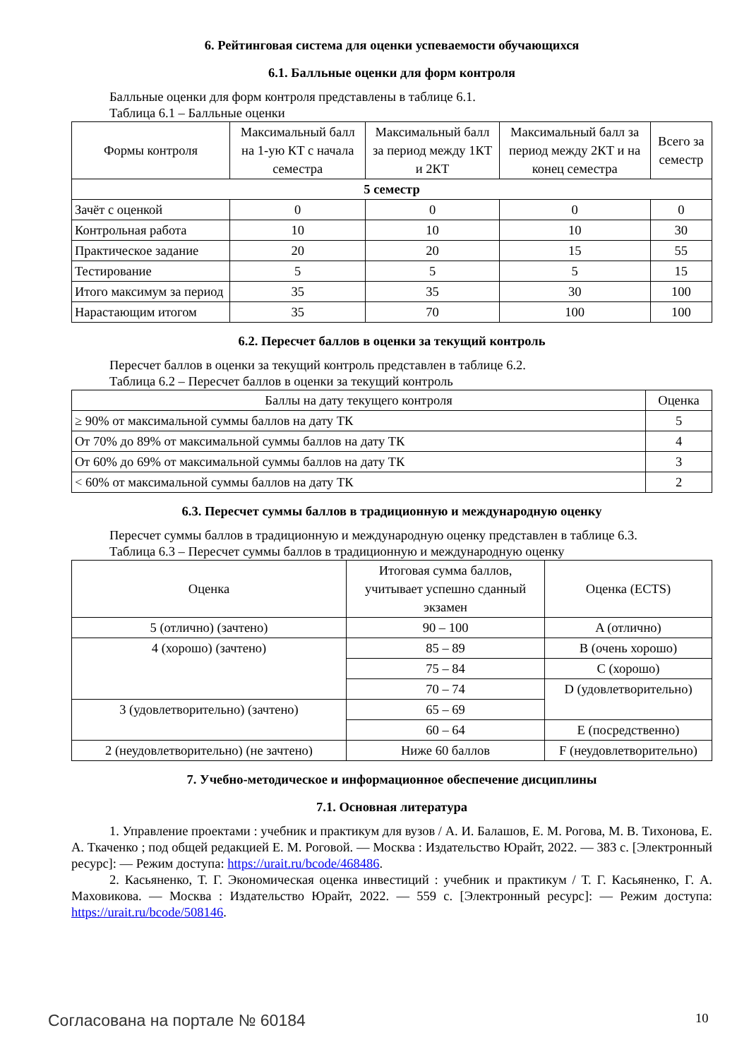6. Рейтинговая система для оценки успеваемости обучающихся
6.1. Балльные оценки для форм контроля
Балльные оценки для форм контроля представлены в таблице 6.1.
Таблица 6.1 – Балльные оценки
| Формы контроля | Максимальный балл на 1-ую КТ с начала семестра | Максимальный балл за период между 1КТ и 2КТ | Максимальный балл за период между 2КТ и на конец семестра | Всего за семестр |
| --- | --- | --- | --- | --- |
| 5 семестр | | | | |
| Зачёт с оценкой | 0 | 0 | 0 | 0 |
| Контрольная работа | 10 | 10 | 10 | 30 |
| Практическое задание | 20 | 20 | 15 | 55 |
| Тестирование | 5 | 5 | 5 | 15 |
| Итого максимум за период | 35 | 35 | 30 | 100 |
| Нарастающим итогом | 35 | 70 | 100 | 100 |
6.2. Пересчет баллов в оценки за текущий контроль
Пересчет баллов в оценки за текущий контроль представлен в таблице 6.2.
Таблица 6.2 – Пересчет баллов в оценки за текущий контроль
| Баллы на дату текущего контроля | Оценка |
| --- | --- |
| ≥ 90% от максимальной суммы баллов на дату ТК | 5 |
| От 70% до 89% от максимальной суммы баллов на дату ТК | 4 |
| От 60% до 69% от максимальной суммы баллов на дату ТК | 3 |
| < 60% от максимальной суммы баллов на дату ТК | 2 |
6.3. Пересчет суммы баллов в традиционную и международную оценку
Пересчет суммы баллов в традиционную и международную оценку представлен в таблице 6.3.
Таблица 6.3 – Пересчет суммы баллов в традиционную и международную оценку
| Оценка | Итоговая сумма баллов, учитывает успешно сданный экзамен | Оценка (ECTS) |
| --- | --- | --- |
| 5 (отлично) (зачтено) | 90 – 100 | A (отлично) |
| 4 (хорошо) (зачтено) | 85 – 89 | B (очень хорошо) |
| | 75 – 84 | C (хорошо) |
| | 70 – 74 | D (удовлетворительно) |
| 3 (удовлетворительно) (зачтено) | 65 – 69 | |
| | 60 – 64 | E (посредственно) |
| 2 (неудовлетворительно) (не зачтено) | Ниже 60 баллов | F (неудовлетворительно) |
7. Учебно-методическое и информационное обеспечение дисциплины
7.1. Основная литература
1. Управление проектами : учебник и практикум для вузов / А. И. Балашов, Е. М. Рогова, М. В. Тихонова, Е. А. Ткаченко ; под общей редакцией Е. М. Роговой. — Москва : Издательство Юрайт, 2022. — 383 с. [Электронный ресурс]: — Режим доступа: https://urait.ru/bcode/468486.
2. Касьяненко, Т. Г. Экономическая оценка инвестиций : учебник и практикум / Т. Г. Касьяненко, Г. А. Маховикова. — Москва : Издательство Юрайт, 2022. — 559 с. [Электронный ресурс]: — Режим доступа: https://urait.ru/bcode/508146.
Согласована на портале № 60184 10